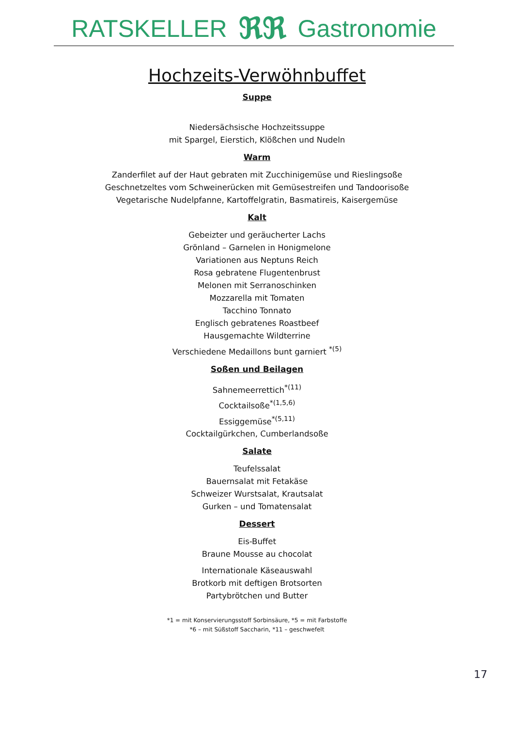RATSKELLER ℜℜ Gastronomie
Hochzeits-Verwöhnbuffet
Suppe
Niedersächsische Hochzeitssuppe
mit Spargel, Eierstich, Klößchen und Nudeln
Warm
Zanderfilet auf der Haut gebraten mit Zucchinigemüse und Rieslingsoße
Geschnetzeltes vom Schweinerücken mit Gemüsestreifen und Tandoorisoße
Vegetarische Nudelpfanne, Kartoffelgratin, Basmatireis, Kaisergemüse
Kalt
Gebeizter und geräucherter Lachs
Grönland – Garnelen in Honigmelone
Variationen aus Neptuns Reich
Rosa gebratene Flugentenbrust
Melonen mit Serranoschinken
Mozzarella mit Tomaten
Tacchino Tonnato
Englisch gebratenes Roastbeef
Hausgemachte Wildterrine
Verschiedene Medaillons bunt garniert <sup>*(5)</sup>
Soßen und Beilagen
Sahnemeerrettich<sup>*(11)</sup>
Cocktailsoße<sup>*(1,5,6)</sup>
Essiggemüse<sup>*(5,11)</sup>
Cocktailgürkchen, Cumberlandsoße
Salate
Teufelssalat
Bauernsalat mit Fetakäse
Schweizer Wurstsalat, Krautsalat
Gurken – und Tomatensalat
Dessert
Eis-Buffet
Braune Mousse au chocolat
Internationale Käseauswahl
Brotkorb mit deftigen Brotsorten
Partybrötchen und Butter
*1 = mit Konservierungsstoff Sorbinsäure, *5 = mit Farbstoffe
*6 – mit Süßstoff Saccharin, *11 – geschwefelt
17